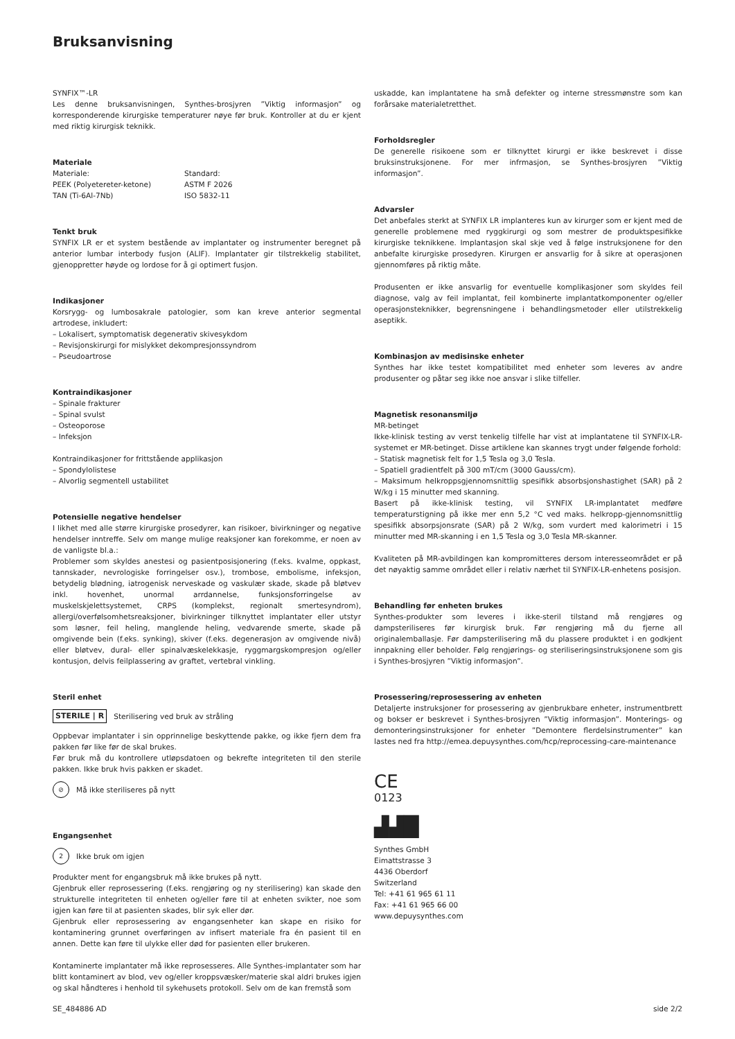Bruksanvisning
SYNFIX™-LR
Les denne bruksanvisningen, Synthes-brosjyren ”Viktig informasjon” og korresponderende kirurgiske temperaturer nøye før bruk. Kontroller at du er kjent med riktig kirurgisk teknikk.
Materiale
| Materiale: | Standard: |
| PEEK (Polyetereter-ketone) | ASTM F 2026 |
| TAN (Ti-6Al-7Nb) | ISO 5832-11 |
Tenkt bruk
SYNFIX LR er et system bestående av implantater og instrumenter beregnet på anterior lumbar interbody fusjon (ALIF). Implantater gir tilstrekkelig stabilitet, gjenoppretter høyde og lordose for å gi optimert fusjon.
Indikasjoner
Korsrygg- og lumbosakrale patologier, som kan kreve anterior segmental artrodese, inkludert:
– Lokalisert, symptomatisk degenerativ skivesykdom
– Revisjonskirurgi for mislykket dekompresjonssyndrom
– Pseudoartrose
Kontraindikasjoner
– Spinale frakturer
– Spinal svulst
– Osteoporose
– Infeksjon
Kontraindikasjoner for frittstående applikasjon
– Spondylolistese
– Alvorlig segmentell ustabilitet
Potensielle negative hendelser
I likhet med alle større kirurgiske prosedyrer, kan risikoer, bivirkninger og negative hendelser inntreffe. Selv om mange mulige reaksjoner kan forekomme, er noen av de vanligste bl.a.:
Problemer som skyldes anestesi og pasientposisjonering (f.eks. kvalme, oppkast, tannskader, nevrologiske forringelser osv.), trombose, embolisme, infeksjon, betydelig blødning, iatrogenisk nerveskade og vaskulær skade, skade på bløtvev inkl. hovenhet, unormal arrdannelse, funksjonsforringelse av muskelskjelettsystemet, CRPS (komplekst, regionalt smertesyndrom), allergi/overfølsomhetsreaksjoner, bivirkninger tilknyttet implantater eller utstyr som løsner, feil heling, manglende heling, vedvarende smerte, skade på omgivende bein (f.eks. synking), skiver (f.eks. degenerasjon av omgivende nivå) eller bløtvev, dural- eller spinalvæskelekkasje, ryggmargskompresjon og/eller kontusjon, delvis feilplassering av graftet, vertebral vinkling.
Steril enhet
STERILE | R Sterilisering ved bruk av stråling
Oppbevar implantater i sin opprinnelige beskyttende pakke, og ikke fjern dem fra pakken før like før de skal brukes.
Før bruk må du kontrollere utløpsdatoen og bekrefte integriteten til den sterile pakken. Ikke bruk hvis pakken er skadet.
⊘ Må ikke steriliseres på nytt
Engangsenhet
2 Ikke bruk om igjen
Produkter ment for engangsbruk må ikke brukes på nytt.
Gjenbruk eller reprosessering (f.eks. rengjøring og ny sterilisering) kan skade den strukturelle integriteten til enheten og/eller føre til at enheten svikter, noe som igjen kan føre til at pasienten skades, blir syk eller dør.
Gjenbruk eller reprosessering av engangsenheter kan skape en risiko for kontaminering grunnet overføringen av infisert materiale fra én pasient til en annen. Dette kan føre til ulykke eller død for pasienten eller brukeren.
Kontaminerte implantater må ikke reprosesseres. Alle Synthes-implantater som har blitt kontaminert av blod, vev og/eller kroppsvæsker/materie skal aldri brukes igjen og skal håndteres i henhold til sykehusets protokoll. Selv om de kan fremstå som
uskadde, kan implantatene ha små defekter og interne stressmønstre som kan forårsake materialetretthet.
Forholdsregler
De generelle risikoene som er tilknyttet kirurgi er ikke beskrevet i disse bruksinstruksjonene. For mer infrmasjon, se Synthes-brosjyren ”Viktig informasjon”.
Advarsler
Det anbefales sterkt at SYNFIX LR implanteres kun av kirurger som er kjent med de generelle problemene med ryggkirurgi og som mestrer de produktspesifikke kirurgiske teknikkene. Implantasjon skal skje ved å følge instruksjonene for den anbefalte kirurgiske prosedyren. Kirurgen er ansvarlig for å sikre at operasjonen gjennomføres på riktig måte.
Produsenten er ikke ansvarlig for eventuelle komplikasjoner som skyldes feil diagnose, valg av feil implantat, feil kombinerte implantatkomponenter og/eller operasjonsteknikker, begrensningene i behandlingsmetoder eller utilstrekkelig aseptikk.
Kombinasjon av medisinske enheter
Synthes har ikke testet kompatibilitet med enheter som leveres av andre produsenter og påtar seg ikke noe ansvar i slike tilfeller.
Magnetisk resonansmiljø
MR-betinget
Ikke-klinisk testing av verst tenkelig tilfelle har vist at implantatene til SYNFIX-LR-systemet er MR-betinget. Disse artiklene kan skannes trygt under følgende forhold:
– Statisk magnetisk felt for 1,5 Tesla og 3,0 Tesla.
– Spatiell gradientfelt på 300 mT/cm (3000 Gauss/cm).
– Maksimum helkroppsgjennomsnittlig spesifikk absorbsjonshastighet (SAR) på 2 W/kg i 15 minutter med skanning.
Basert på ikke-klinisk testing, vil SYNFIX LR-implantatet medføre temperaturstigning på ikke mer enn 5,2 °C ved maks. helkropp-gjennomsnittlig spesifikk absorpsjonsrate (SAR) på 2 W/kg, som vurdert med kalorimetri i 15 minutter med MR-skanning i en 1,5 Tesla og 3,0 Tesla MR-skanner.
Kvaliteten på MR-avbildingen kan kompromitteres dersom interesseområdet er på det nøyaktig samme området eller i relativ nærhet til SYNFIX-LR-enhetens posisjon.
Behandling før enheten brukes
Synthes-produkter som leveres i ikke-steril tilstand må rengjøres og dampsteriliseres før kirurgisk bruk. Før rengjøring må du fjerne all originalemballasje. Før dampsterilisering må du plassere produktet i en godkjent innpakning eller beholder. Følg rengjørings- og steriliseringsinstruksjonene som gis i Synthes-brosjyren ”Viktig informasjon”.
Prosessering/reprosessering av enheten
Detaljerte instruksjoner for prosessering av gjenbrukbare enheter, instrumentbrett og bokser er beskrevet i Synthes-brosjyren ”Viktig informasjon”. Monterings- og demonteringsinstruksjoner for enheter ”Demontere flerdelsinstrumenter” kan lastes ned fra http://emea.depuysynthes.com/hcp/reprocessing-care-maintenance
CE
0123
▟▟█
Synthes GmbH
Eimattstrasse 3
4436 Oberdorf
Switzerland
Tel: +41 61 965 61 11
Fax: +41 61 965 66 00
www.depuysynthes.com
SE_484886 AD side 2/2